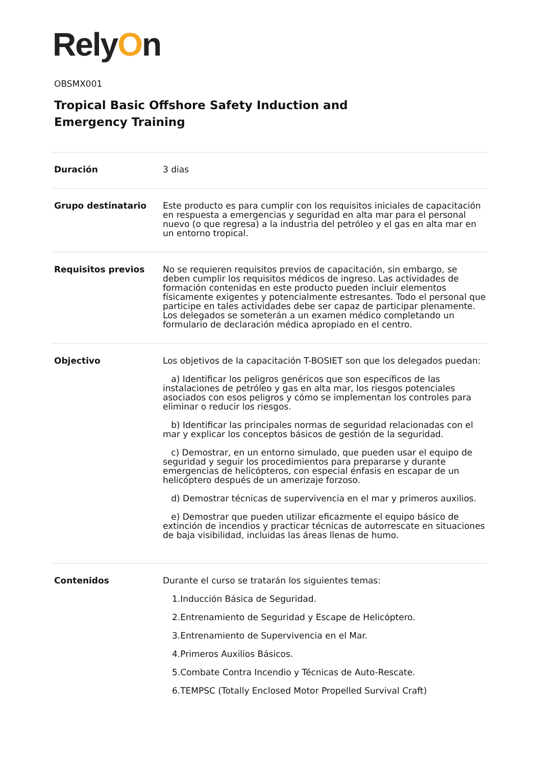RelyOn
OBSMX001
Tropical Basic Offshore Safety Induction and
Emergency Training
| Duración | 3 dias |
| Grupo destinatario | Este producto es para cumplir con los requisitos iniciales de capacitación en respuesta a emergencias y seguridad en alta mar para el personal nuevo (o que regresa) a la industria del petróleo y el gas en alta mar en un entorno tropical. |
| Requisitos previos | No se requieren requisitos previos de capacitación, sin embargo, se deben cumplir los requisitos médicos de ingreso. Las actividades de formación contenidas en este producto pueden incluir elementos físicamente exigentes y potencialmente estresantes. Todo el personal que participe en tales actividades debe ser capaz de participar plenamente. Los delegados se someterán a un examen médico completando un formulario de declaración médica apropiado en el centro. |
| Objectivo | Los objetivos de la capacitación T-BOSIET son que los delegados puedan: a) Identificar los peligros genéricos que son específicos de las instalaciones de petróleo y gas en alta mar, los riesgos potenciales asociados con esos peligros y cómo se implementan los controles para eliminar o reducir los riesgos. b) Identificar las principales normas de seguridad relacionadas con el mar y explicar los conceptos básicos de gestión de la seguridad. c) Demostrar, en un entorno simulado, que pueden usar el equipo de seguridad y seguir los procedimientos para prepararse y durante emergencias de helicópteros, con especial énfasis en escapar de un helicóptero después de un amerizaje forzoso. d) Demostrar técnicas de supervivencia en el mar y primeros auxilios. e) Demostrar que pueden utilizar eficazmente el equipo básico de extinción de incendios y practicar técnicas de autorrescate en situaciones de baja visibilidad, incluidas las áreas llenas de humo. |
| Contenidos | Durante el curso se tratarán los siguientes temas: 1.Inducción Básica de Seguridad. 2.Entrenamiento de Seguridad y Escape de Helicóptero. 3.Entrenamiento de Supervivencia en el Mar. 4.Primeros Auxilios Básicos. 5.Combate Contra Incendio y Técnicas de Auto-Rescate. 6.TEMPSC (Totally Enclosed Motor Propelled Survival Craft) |